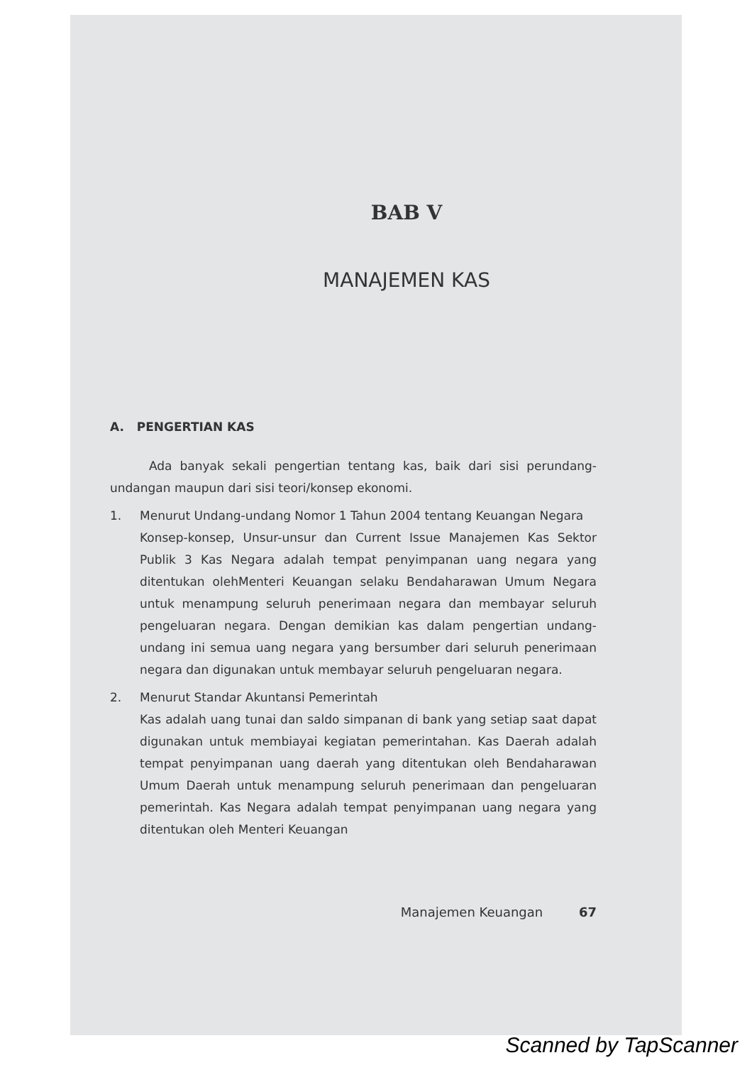BAB V
MANAJEMEN KAS
A. PENGERTIAN KAS
Ada banyak sekali pengertian tentang kas, baik dari sisi perundang-undangan maupun dari sisi teori/konsep ekonomi.
1. Menurut Undang-undang Nomor 1 Tahun 2004 tentang Keuangan Negara
Konsep-konsep, Unsur-unsur dan Current Issue Manajemen Kas Sektor Publik 3 Kas Negara adalah tempat penyimpanan uang negara yang ditentukan olehMenteri Keuangan selaku Bendaharawan Umum Negara untuk menampung seluruh penerimaan negara dan membayar seluruh pengeluaran negara. Dengan demikian kas dalam pengertian undang-undang ini semua uang negara yang bersumber dari seluruh penerimaan negara dan digunakan untuk membayar seluruh pengeluaran negara.
2. Menurut Standar Akuntansi Pemerintah
Kas adalah uang tunai dan saldo simpanan di bank yang setiap saat dapat digunakan untuk membiayai kegiatan pemerintahan. Kas Daerah adalah tempat penyimpanan uang daerah yang ditentukan oleh Bendaharawan Umum Daerah untuk menampung seluruh penerimaan dan pengeluaran pemerintah. Kas Negara adalah tempat penyimpanan uang negara yang ditentukan oleh Menteri Keuangan
Manajemen Keuangan 67
Scanned by TapScanner